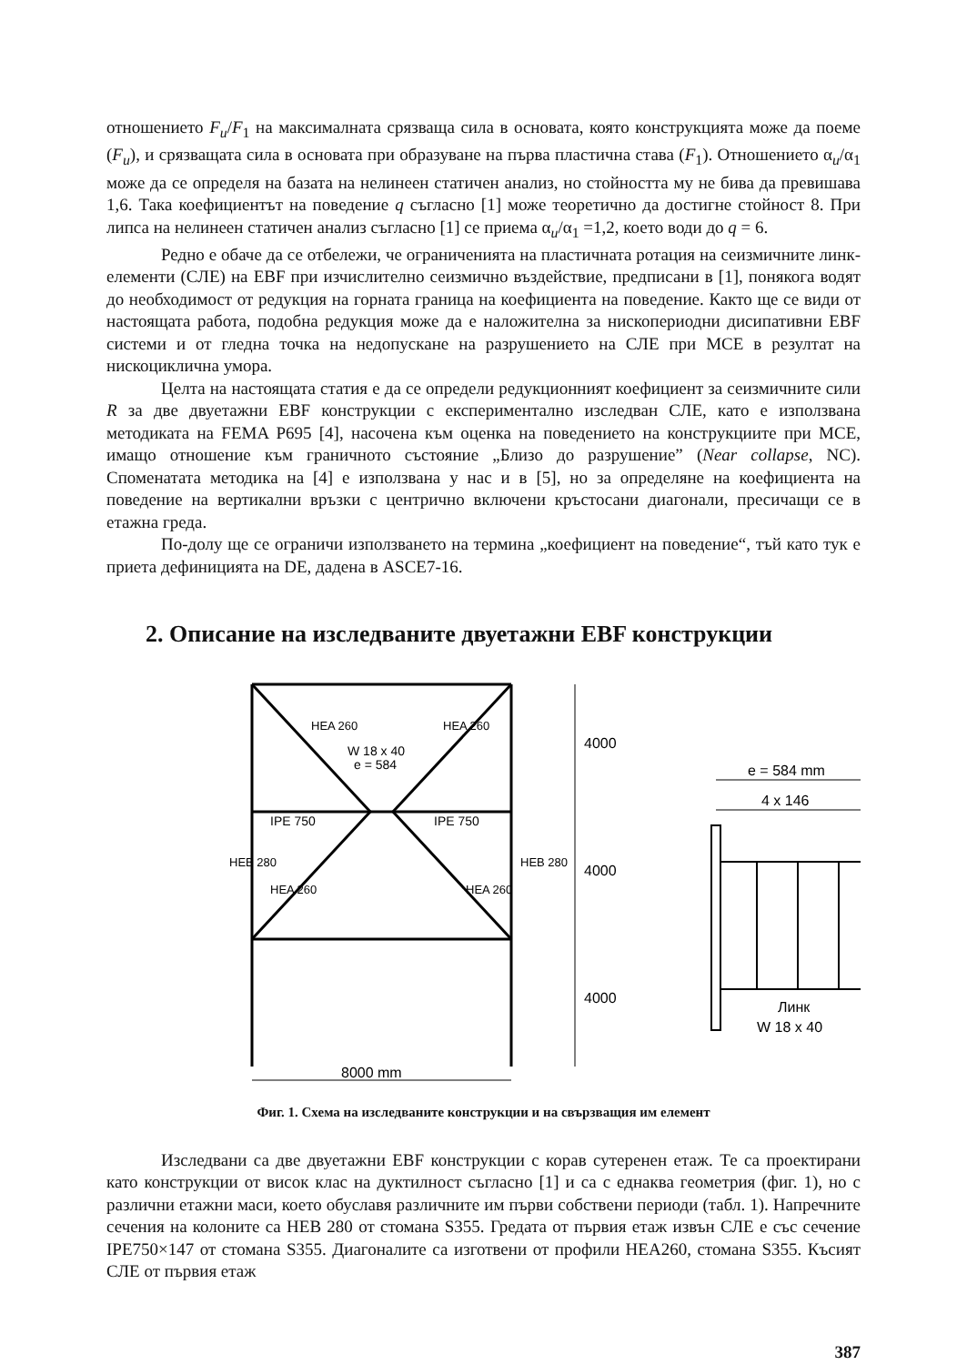отношението F<sub>u</sub>/F<sub>1</sub> на максималната срязваща сила в основата, която конструкцията може да поеме (F<sub>u</sub>), и срязващата сила в основата при образуване на първа пластична става (F<sub>1</sub>). Отношението α<sub>u</sub>/α<sub>1</sub> може да се определя на базата на нелинеен статичен анализ, но стойността му не бива да превишава 1,6. Така коефициентът на поведение q съгласно [1] може теоретично да достигне стойност 8. При липса на нелинеен статичен анализ съгласно [1] се приема α<sub>u</sub>/α<sub>1</sub> =1,2, което води до q = 6.
Редно е обаче да се отбележи, че ограниченията на пластичната ротация на сеизмичните линк-елементи (СЛЕ) на EBF при изчислително сеизмично въздействие, предписани в [1], понякога водят до необходимост от редукция на горната граница на коефициента на поведение. Както ще се види от настоящата работа, подобна редукция може да е наложителна за нископериодни дисипативни EBF системи и от гледна точка на недопускане на разрушението на СЛЕ при MCE в резултат на нискоциклична умора.
Целта на настоящата статия е да се определи редукционният коефициент за сеизмичните сили R за две двуетажни EBF конструкции с експериментално изследван СЛЕ, като е използвана методиката на FEMA P695 [4], насочена към оценка на поведението на конструкциите при MCE, имащо отношение към граничното състояние „Близо до разрушение” (Near collapse, NC). Споменатата методика на [4] е използвана у нас и в [5], но за определяне на коефициента на поведение на вертикални връзки с центрично включени кръстосани диагонали, пресичащи се в етажна греда.
По-долу ще се ограничи използването на термина „коефициент на поведение“, тъй като тук е приета дефиницията на DE, дадена в ASCE7-16.
2. Описание на изследваните двуетажни EBF конструкции
IPE 750
IPE 750
W 18 x 40
e = 584
8000 mm
4000
4000
4000
HEA 260
HEA 260
HEA 260
HEA 260
HEB 280
HEB 280
e = 584 mm
4 x 146
Линк
W 18 x 40
Фиг. 1. Схема на изследваните конструкции и на свързващия им елемент
Изследвани са две двуетажни EBF конструкции с корав сутеренен етаж. Те са проектирани като конструкции от висок клас на дуктилност съгласно [1] и са с еднаква геометрия (фиг. 1), но с различни етажни маси, което обуславя различните им първи собствени периоди (табл. 1). Напречните сечения на колоните са HEB 280 от стомана S355. Гредата от първия етаж извън СЛЕ е със сечение IPE750×147 от стомана S355. Диагоналите са изготвени от профили HEA260, стомана S355. Късият СЛЕ от първия етаж
387